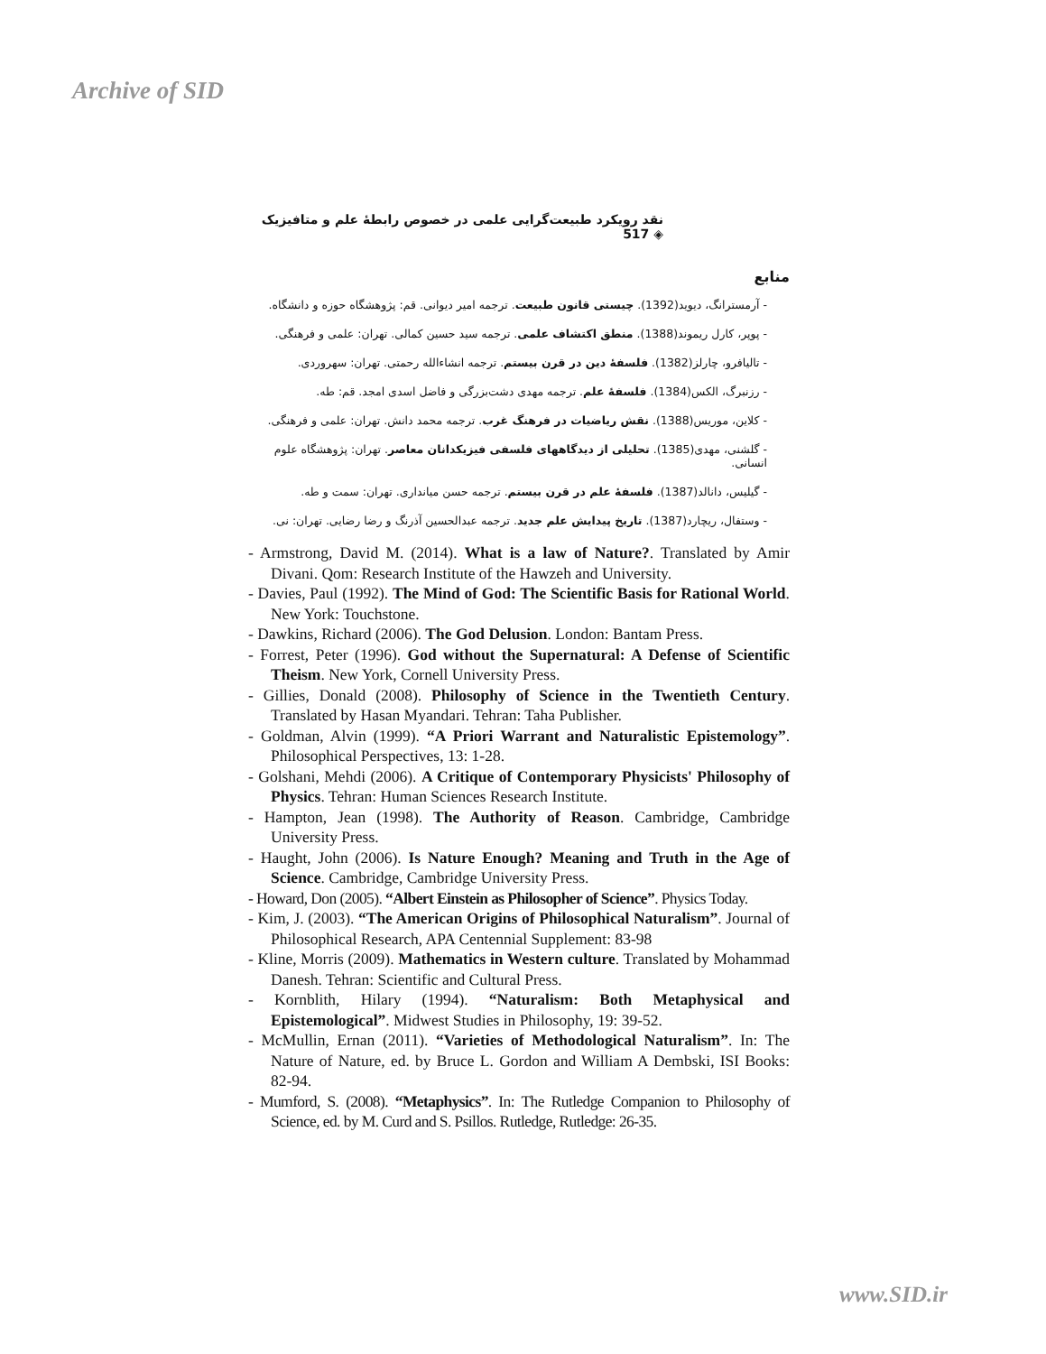Archive of SID
نقد رویکرد طبیعت‌گرایی علمی در خصوص رابطهٔ علم و متافیزیک ◈ 517
منابع
- آرمسترانگ، دیوید(1392). چیستی قانون طبیعت. ترجمه امیر دیوانی. قم: پژوهشگاه حوزه و دانشگاه.
- پوپر، کارل ریموند(1388). منطق اکتشاف علمی. ترجمه سید حسین کمالی. تهران: علمی و فرهنگی.
- تالیافرو، چارلز(1382). فلسفهٔ دین در قرن بیستم. ترجمه انشاءالله رحمتی. تهران: سهروردی.
- رزنبرگ، الکس(1384). فلسفهٔ علم. ترجمه مهدی دشت‌بزرگی و فاضل اسدی امجد. قم: طه.
- کلاین، موریس(1388). نقش ریاضیات در فرهنگ غرب. ترجمه محمد دانش. تهران: علمی و فرهنگی.
- گلشنی، مهدی(1385). تحلیلی از دیدگاههای فلسفی فیزیکدانان معاصر. تهران: پژوهشگاه علوم انسانی.
- گیلیس، دانالد(1387). فلسفهٔ علم در قرن بیستم. ترجمه حسن میانداری. تهران: سمت و طه.
- وستفال، ریچارد(1387). تاریخ پیدایش علم جدید. ترجمه عبدالحسین آذرنگ و رضا رضایی. تهران: نی.
- Armstrong, David M. (2014). What is a law of Nature?. Translated by Amir Divani. Qom: Research Institute of the Hawzeh and University.
- Davies, Paul (1992). The Mind of God: The Scientific Basis for Rational World. New York: Touchstone.
- Dawkins, Richard (2006). The God Delusion. London: Bantam Press.
- Forrest, Peter (1996). God without the Supernatural: A Defense of Scientific Theism. New York, Cornell University Press.
- Gillies, Donald (2008). Philosophy of Science in the Twentieth Century. Translated by Hasan Myandari. Tehran: Taha Publisher.
- Goldman, Alvin (1999). “A Priori Warrant and Naturalistic Epistemology”. Philosophical Perspectives, 13: 1-28.
- Golshani, Mehdi (2006). A Critique of Contemporary Physicists' Philosophy of Physics. Tehran: Human Sciences Research Institute.
- Hampton, Jean (1998). The Authority of Reason. Cambridge, Cambridge University Press.
- Haught, John (2006). Is Nature Enough? Meaning and Truth in the Age of Science. Cambridge, Cambridge University Press.
- Howard, Don (2005). “Albert Einstein as Philosopher of Science”. Physics Today.
- Kim, J. (2003). “The American Origins of Philosophical Naturalism”. Journal of Philosophical Research, APA Centennial Supplement: 83-98
- Kline, Morris (2009). Mathematics in Western culture. Translated by Mohammad Danesh. Tehran: Scientific and Cultural Press.
- Kornblith, Hilary (1994). “Naturalism: Both Metaphysical and Epistemological”. Midwest Studies in Philosophy, 19: 39-52.
- McMullin, Ernan (2011). “Varieties of Methodological Naturalism”. In: The Nature of Nature, ed. by Bruce L. Gordon and William A Dembski, ISI Books: 82-94.
- Mumford, S. (2008). “Metaphysics”. In: The Rutledge Companion to Philosophy of Science, ed. by M. Curd and S. Psillos. Rutledge, Rutledge: 26-35.
www.SID.ir